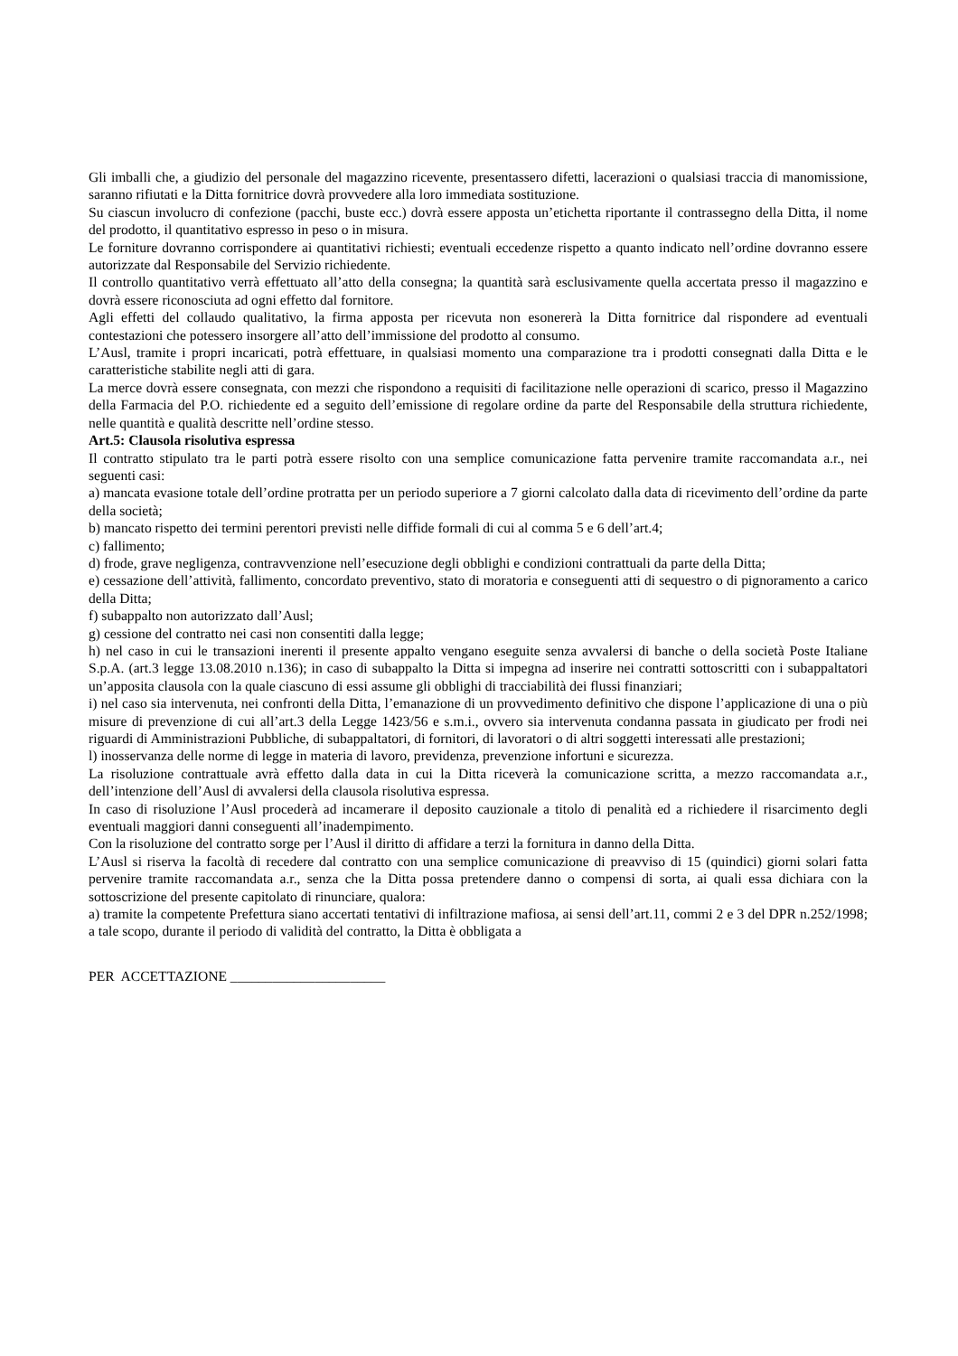Gli imballi che, a giudizio del personale del magazzino ricevente, presentassero difetti, lacerazioni o qualsiasi traccia di manomissione, saranno rifiutati e la Ditta fornitrice dovrà provvedere alla loro immediata sostituzione.
Su ciascun involucro di confezione (pacchi, buste ecc.) dovrà essere apposta un’etichetta riportante il contrassegno della Ditta, il nome del prodotto, il quantitativo espresso in peso o in misura.
Le forniture dovranno corrispondere ai quantitativi richiesti; eventuali eccedenze rispetto a quanto indicato nell’ordine dovranno essere autorizzate dal Responsabile del Servizio richiedente.
Il controllo quantitativo verrà effettuato all’atto della consegna; la quantità sarà esclusivamente quella accertata presso il magazzino e dovrà essere riconosciuta ad ogni effetto dal fornitore.
Agli effetti del collaudo qualitativo, la firma apposta per ricevuta non esonererà la Ditta fornitrice dal rispondere ad eventuali contestazioni che potessero insorgere all’atto dell’immissione del prodotto al consumo.
L’Ausl, tramite i propri incaricati, potrà effettuare, in qualsiasi momento una comparazione tra i prodotti consegnati dalla Ditta e le caratteristiche stabilite negli atti di gara.
La merce dovrà essere consegnata, con mezzi che rispondono a requisiti di facilitazione nelle operazioni di scarico, presso il Magazzino della Farmacia del P.O. richiedente ed a seguito dell’emissione di regolare ordine da parte del Responsabile della struttura richiedente, nelle quantità e qualità descritte nell’ordine stesso.
Art.5: Clausola risolutiva espressa
Il contratto stipulato tra le parti potrà essere risolto con una semplice comunicazione fatta pervenire tramite raccomandata a.r., nei seguenti casi:
a) mancata evasione totale dell’ordine protratta per un periodo superiore a 7 giorni calcolato dalla data di ricevimento dell’ordine da parte della società;
b) mancato rispetto dei termini perentori previsti nelle diffide formali di cui al comma 5 e 6 dell’art.4;
c) fallimento;
d) frode, grave negligenza, contravvenzione nell’esecuzione degli obblighi e condizioni contrattuali da parte della Ditta;
e) cessazione dell’attività, fallimento, concordato preventivo, stato di moratoria e conseguenti atti di sequestro o di pignoramento a carico della Ditta;
f) subappalto non autorizzato dall’Ausl;
g) cessione del contratto nei casi non consentiti dalla legge;
h) nel caso in cui le transazioni inerenti il presente appalto vengano eseguite senza avvalersi di banche o della società Poste Italiane S.p.A. (art.3 legge 13.08.2010 n.136); in caso di subappalto la Ditta si impegna ad inserire nei contratti sottoscritti con i subappaltatori un’apposita clausola con la quale ciascuno di essi assume gli obblighi di tracciabilità dei flussi finanziari;
i) nel caso sia intervenuta, nei confronti della Ditta, l’emanazione di un provvedimento definitivo che dispone l’applicazione di una o più misure di prevenzione di cui all’art.3 della Legge 1423/56 e s.m.i., ovvero sia intervenuta condanna passata in giudicato per frodi nei riguardi di Amministrazioni Pubbliche, di subappaltatori, di fornitori, di lavoratori o di altri soggetti interessati alle prestazioni;
l) inosservanza delle norme di legge in materia di lavoro, previdenza, prevenzione infortuni e sicurezza.
La risoluzione contrattuale avrà effetto dalla data in cui la Ditta riceverà la comunicazione scritta, a mezzo raccomandata a.r., dell’intenzione dell’Ausl di avvalersi della clausola risolutiva espressa.
In caso di risoluzione l’Ausl procederà ad incamerare il deposito cauzionale a titolo di penalità ed a richiedere il risarcimento degli eventuali maggiori danni conseguenti all’inadempimento.
Con la risoluzione del contratto sorge per l’Ausl il diritto di affidare a terzi la fornitura in danno della Ditta.
L’Ausl si riserva la facoltà di recedere dal contratto con una semplice comunicazione di preavviso di 15 (quindici) giorni solari fatta pervenire tramite raccomandata a.r., senza che la Ditta possa pretendere danno o compensi di sorta, ai quali essa dichiara con la sottoscrizione del presente capitolato di rinunciare, qualora:
a) tramite la competente Prefettura siano accertati tentativi di infiltrazione mafiosa, ai sensi dell’art.11, commi 2 e 3 del DPR n.252/1998; a tale scopo, durante il periodo di validità del contratto, la Ditta è obbligata a
PER ACCETTAZIONE ______________________